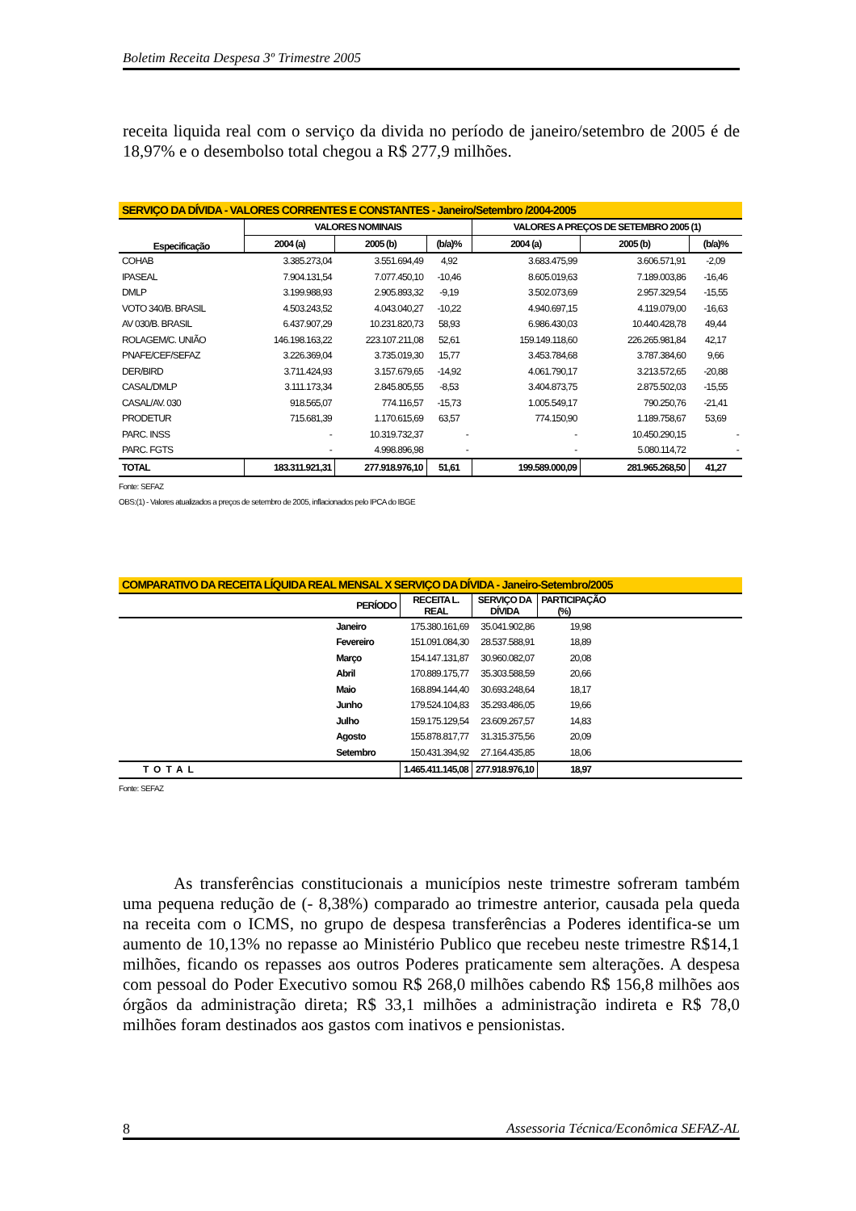Boletim Receita Despesa 3º Trimestre 2005
receita liquida real com o serviço da divida no período de janeiro/setembro de 2005 é de 18,97% e o desembolso total chegou a R$ 277,9 milhões.
| SERVIÇO DA DÍVIDA - VALORES CORRENTES E CONSTANTES - Janeiro/Setembro /2004-2005 | | | | | | |
| --- | --- | --- | --- | --- | --- | --- |
| Especificação | VALORES NOMINAIS | | | VALORES A PREÇOS DE SETEMBRO 2005 (1) | | |
| | 2004 (a) | 2005 (b) | (b/a)% | 2004 (a) | 2005 (b) | (b/a)% |
| COHAB | 3.385.273,04 | 3.551.694,49 | 4,92 | 3.683.475,99 | 3.606.571,91 | -2,09 |
| IPASEAL | 7.904.131,54 | 7.077.450,10 | -10,46 | 8.605.019,63 | 7.189.003,86 | -16,46 |
| DMLP | 3.199.988,93 | 2.905.893,32 | -9,19 | 3.502.073,69 | 2.957.329,54 | -15,55 |
| VOTO 340/B. BRASIL | 4.503.243,52 | 4.043.040,27 | -10,22 | 4.940.697,15 | 4.119.079,00 | -16,63 |
| AV 030/B. BRASIL | 6.437.907,29 | 10.231.820,73 | 58,93 | 6.986.430,03 | 10.440.428,78 | 49,44 |
| ROLAGEM/C. UNIÃO | 146.198.163,22 | 223.107.211,08 | 52,61 | 159.149.118,60 | 226.265.981,84 | 42,17 |
| PNAFE/CEF/SEFAZ | 3.226.369,04 | 3.735.019,30 | 15,77 | 3.453.784,68 | 3.787.384,60 | 9,66 |
| DER/BIRD | 3.711.424,93 | 3.157.679,65 | -14,92 | 4.061.790,17 | 3.213.572,65 | -20,88 |
| CASAL/DMLP | 3.111.173,34 | 2.845.805,55 | -8,53 | 3.404.873,75 | 2.875.502,03 | -15,55 |
| CASAL/AV. 030 | 918.565,07 | 774.116,57 | -15,73 | 1.005.549,17 | 790.250,76 | -21,41 |
| PRODETUR | 715.681,39 | 1.170.615,69 | 63,57 | 774.150,90 | 1.189.758,67 | 53,69 |
| PARC. INSS | - | 10.319.732,37 | - | - | 10.450.290,15 | - |
| PARC. FGTS | - | 4.998.896,98 | - | - | 5.080.114,72 | - |
| TOTAL | 183.311.921,31 | 277.918.976,10 | 51,61 | 199.589.000,09 | 281.965.268,50 | 41,27 |
Fonte: SEFAZ
OBS:(1) - Valores atualizados a preços de setembro de 2005, inflacionados pelo IPCA do IBGE
| COMPARATIVO DA RECEITA LÍQUIDA REAL MENSAL X SERVIÇO DA DÍVIDA - Janeiro-Setembro/2005 | | | | |
| --- | --- | --- | --- | --- |
| | PERÍODO | RECEITA L. REAL | SERVIÇO DA DÍVIDA | PARTICIPAÇÃO (%) |
| | Janeiro | 175.380.161,69 | 35.041.902,86 | 19,98 |
| | Fevereiro | 151.091.084,30 | 28.537.588,91 | 18,89 |
| | Março | 154.147.131,87 | 30.960.082,07 | 20,08 |
| | Abril | 170.889.175,77 | 35.303.588,59 | 20,66 |
| | Maio | 168.894.144,40 | 30.693.248,64 | 18,17 |
| | Junho | 179.524.104,83 | 35.293.486,05 | 19,66 |
| | Julho | 159.175.129,54 | 23.609.267,57 | 14,83 |
| | Agosto | 155.878.817,77 | 31.315.375,56 | 20,09 |
| | Setembro | 150.431.394,92 | 27.164.435,85 | 18,06 |
| TOTAL | | 1.465.411.145,08 | 277.918.976,10 | 18,97 |
Fonte: SEFAZ
As transferências constitucionais a municípios neste trimestre sofreram também uma pequena redução de (- 8,38%) comparado ao trimestre anterior, causada pela queda na receita com o ICMS, no grupo de despesa transferências a Poderes identifica-se um aumento de 10,13% no repasse ao Ministério Publico que recebeu neste trimestre R$14,1 milhões, ficando os repasses aos outros Poderes praticamente sem alterações. A despesa com pessoal do Poder Executivo somou R$ 268,0 milhões cabendo R$ 156,8 milhões aos órgãos da administração direta; R$ 33,1 milhões a administração indireta e R$ 78,0 milhões foram destinados aos gastos com inativos e pensionistas.
8 Assessoria Técnica/Econômica SEFAZ-AL